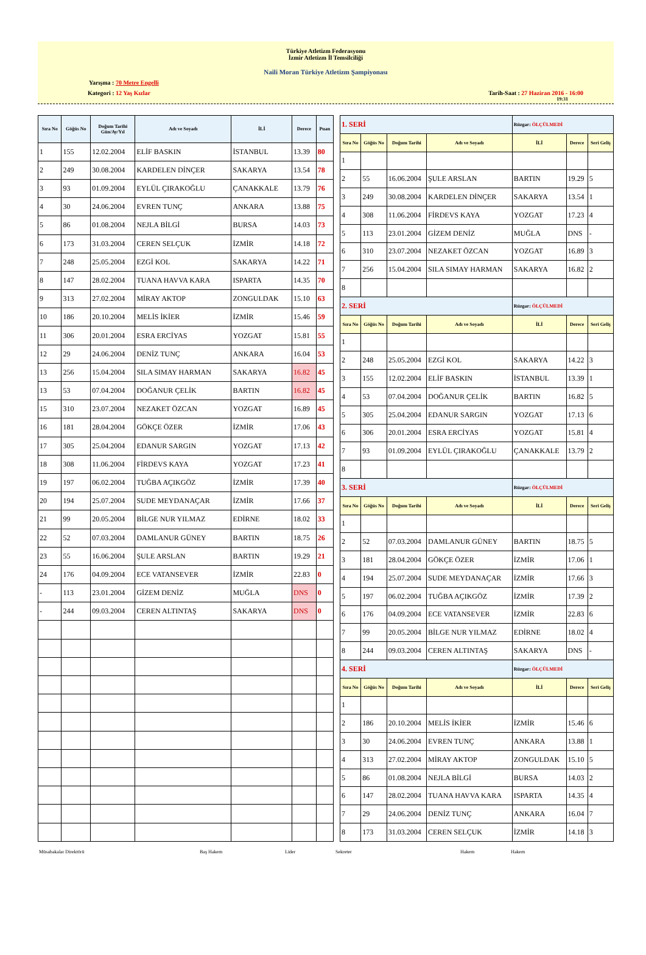Türkiye Atletizm Federasyonu
İzmir Atletizm İl Temsilciliği
Naili Moran Türkiye Atletizm Şampiyonası
Yarışma : 70 Metre Engelli
Kategori : 12 Yaş Kızlar Tarih-Saat : 27 Haziran 2016 - 16:00
19:31
| Sıra No | Göğüs No | Doğum Tarihi Gün/Ay/Yıl | Adı ve Soyadı | İLİ | Derece | Puan |
| --- | --- | --- | --- | --- | --- | --- |
| 1 | 155 | 12.02.2004 | ELİF BASKIN | İSTANBUL | 13.39 | 80 |
| 2 | 249 | 30.08.2004 | KARDELEN DİNÇER | SAKARYA | 13.54 | 78 |
| 3 | 93 | 01.09.2004 | EYLÜL ÇIRAKOĞLU | ÇANAKKALE | 13.79 | 76 |
| 4 | 30 | 24.06.2004 | EVREN TUNÇ | ANKARA | 13.88 | 75 |
| 5 | 86 | 01.08.2004 | NEJLA BİLGİ | BURSA | 14.03 | 73 |
| 6 | 173 | 31.03.2004 | CEREN SELÇUK | İZMİR | 14.18 | 72 |
| 7 | 248 | 25.05.2004 | EZGİ KOL | SAKARYA | 14.22 | 71 |
| 8 | 147 | 28.02.2004 | TUANA HAVVA KARA | ISPARTA | 14.35 | 70 |
| 9 | 313 | 27.02.2004 | MİRAY AKTOP | ZONGULDAK | 15.10 | 63 |
| 10 | 186 | 20.10.2004 | MELİS İKİER | İZMİR | 15.46 | 59 |
| 11 | 306 | 20.01.2004 | ESRA ERCİYAS | YOZGAT | 15.81 | 55 |
| 12 | 29 | 24.06.2004 | DENİZ TUNÇ | ANKARA | 16.04 | 53 |
| 13 | 256 | 15.04.2004 | SILA SIMAY HARMAN | SAKARYA | 16.82 | 45 |
| 13 | 53 | 07.04.2004 | DOĞANUR ÇELİK | BARTIN | 16.82 | 45 |
| 15 | 310 | 23.07.2004 | NEZAKET ÖZCAN | YOZGAT | 16.89 | 45 |
| 16 | 181 | 28.04.2004 | GÖKÇE ÖZER | İZMİR | 17.06 | 43 |
| 17 | 305 | 25.04.2004 | EDANUR SARGIN | YOZGAT | 17.13 | 42 |
| 18 | 308 | 11.06.2004 | FİRDEVS KAYA | YOZGAT | 17.23 | 41 |
| 19 | 197 | 06.02.2004 | TUĞBA AÇIKGÖZ | İZMİR | 17.39 | 40 |
| 20 | 194 | 25.07.2004 | SUDE MEYDANAÇAR | İZMİR | 17.66 | 37 |
| 21 | 99 | 20.05.2004 | BİLGE NUR YILMAZ | EDİRNE | 18.02 | 33 |
| 22 | 52 | 07.03.2004 | DAMLANUR GÜNEY | BARTIN | 18.75 | 26 |
| 23 | 55 | 16.06.2004 | ŞULE ARSLAN | BARTIN | 19.29 | 21 |
| 24 | 176 | 04.09.2004 | ECE VATANSEVER | İZMİR | 22.83 | 0 |
| - | 113 | 23.01.2004 | GİZEM DENİZ | MUĞLA | DNS | 0 |
| - | 244 | 09.03.2004 | CEREN ALTINTAŞ | SAKARYA | DNS | 0 |
| 1. SERİ | | | | Rüzgar: ÖLÇÜLMEDİ | | |
| Sıra No | Göğüs No | Doğum Tarihi | Adı ve Soyadı | İLİ | Derece | Seri Geliş |
| 1 | | | | | | |
| 2 | 55 | 16.06.2004 | ŞULE ARSLAN | BARTIN | 19.29 | 5 |
| 3 | 249 | 30.08.2004 | KARDELEN DİNÇER | SAKARYA | 13.54 | 1 |
| 4 | 308 | 11.06.2004 | FİRDEVS KAYA | YOZGAT | 17.23 | 4 |
| 5 | 113 | 23.01.2004 | GİZEM DENİZ | MUĞLA | DNS | - |
| 6 | 310 | 23.07.2004 | NEZAKET ÖZCAN | YOZGAT | 16.89 | 3 |
| 7 | 256 | 15.04.2004 | SILA SIMAY HARMAN | SAKARYA | 16.82 | 2 |
| 8 | | | | | | |
| 2. SERİ | | | | Rüzgar: ÖLÇÜLMEDİ | | |
| Sıra No | Göğüs No | Doğum Tarihi | Adı ve Soyadı | İLİ | Derece | Seri Geliş |
| 1 | | | | | | |
| 2 | 248 | 25.05.2004 | EZGİ KOL | SAKARYA | 14.22 | 3 |
| 3 | 155 | 12.02.2004 | ELİF BASKIN | İSTANBUL | 13.39 | 1 |
| 4 | 53 | 07.04.2004 | DOĞANUR ÇELİK | BARTIN | 16.82 | 5 |
| 5 | 305 | 25.04.2004 | EDANUR SARGIN | YOZGAT | 17.13 | 6 |
| 6 | 306 | 20.01.2004 | ESRA ERCİYAS | YOZGAT | 15.81 | 4 |
| 7 | 93 | 01.09.2004 | EYLÜL ÇIRAKOĞLU | ÇANAKKALE | 13.79 | 2 |
| 8 | | | | | | |
| 3. SERİ | | | | Rüzgar: ÖLÇÜLMEDİ | | |
| Sıra No | Göğüs No | Doğum Tarihi | Adı ve Soyadı | İLİ | Derece | Seri Geliş |
| 1 | | | | | | |
| 2 | 52 | 07.03.2004 | DAMLANUR GÜNEY | BARTIN | 18.75 | 5 |
| 3 | 181 | 28.04.2004 | GÖKÇE ÖZER | İZMİR | 17.06 | 1 |
| 4 | 194 | 25.07.2004 | SUDE MEYDANAÇAR | İZMİR | 17.66 | 3 |
| 5 | 197 | 06.02.2004 | TUĞBA AÇIKGÖZ | İZMİR | 17.39 | 2 |
| 6 | 176 | 04.09.2004 | ECE VATANSEVER | İZMİR | 22.83 | 6 |
| 7 | 99 | 20.05.2004 | BİLGE NUR YILMAZ | EDİRNE | 18.02 | 4 |
| 8 | 244 | 09.03.2004 | CEREN ALTINTAŞ | SAKARYA | DNS | - |
| 4. SERİ | | | | Rüzgar: ÖLÇÜLMEDİ | | |
| Sıra No | Göğüs No | Doğum Tarihi | Adı ve Soyadı | İLİ | Derece | Seri Geliş |
| 1 | | | | | | |
| 2 | 186 | 20.10.2004 | MELİS İKİER | İZMİR | 15.46 | 6 |
| 3 | 30 | 24.06.2004 | EVREN TUNÇ | ANKARA | 13.88 | 1 |
| 4 | 313 | 27.02.2004 | MİRAY AKTOP | ZONGULDAK | 15.10 | 5 |
| 5 | 86 | 01.08.2004 | NEJLA BİLGİ | BURSA | 14.03 | 2 |
| 6 | 147 | 28.02.2004 | TUANA HAVVA KARA | ISPARTA | 14.35 | 4 |
| 7 | 29 | 24.06.2004 | DENİZ TUNÇ | ANKARA | 16.04 | 7 |
| 8 | 173 | 31.03.2004 | CEREN SELÇUK | İZMİR | 14.18 | 3 |
Müsabakalar Direktörü Baş Hakem Lider Sekreter Hakem Hakem